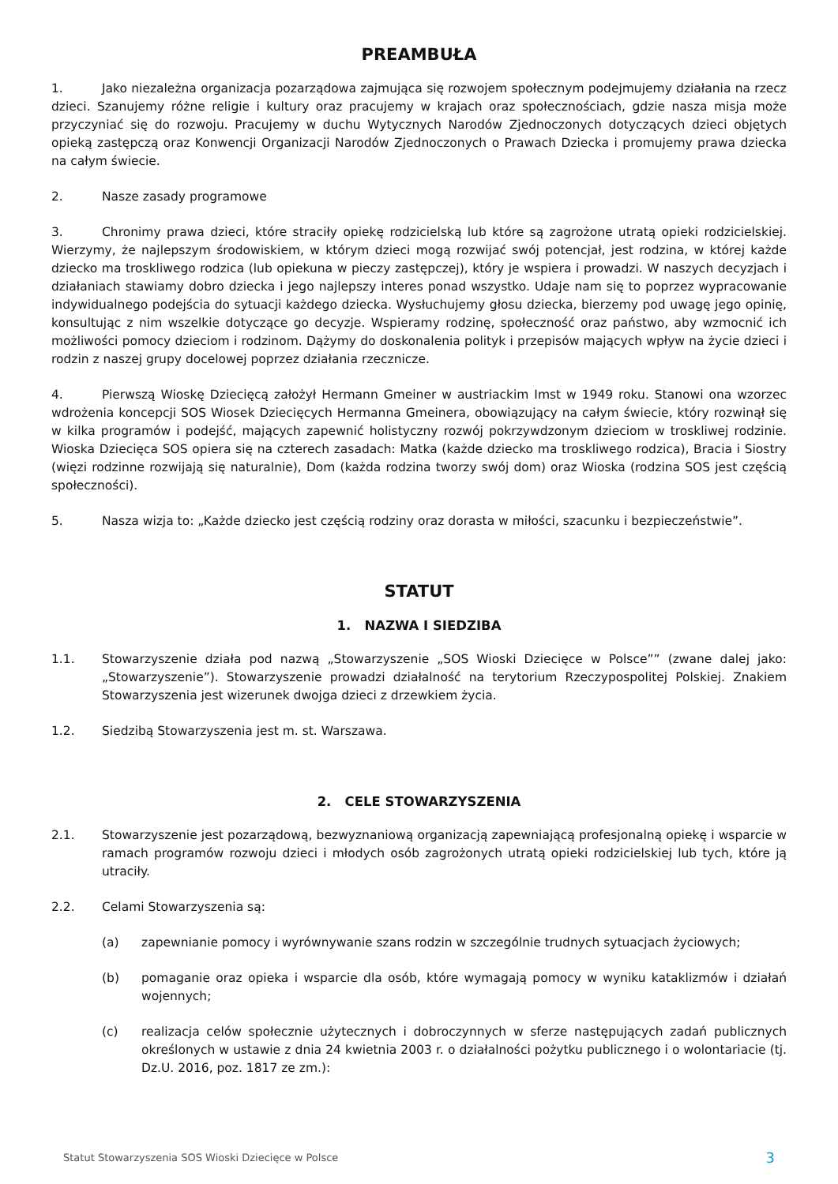PREAMBUŁA
1. Jako niezależna organizacja pozarządowa zajmująca się rozwojem społecznym podejmujemy działania na rzecz dzieci. Szanujemy różne religie i kultury oraz pracujemy w krajach oraz społecznościach, gdzie nasza misja może przyczyniać się do rozwoju. Pracujemy w duchu Wytycznych Narodów Zjednoczonych dotyczących dzieci objętych opieką zastępczą oraz Konwencji Organizacji Narodów Zjednoczonych o Prawach Dziecka i promujemy prawa dziecka na całym świecie.
2. Nasze zasady programowe
3. Chronimy prawa dzieci, które straciły opiekę rodzicielską lub które są zagrożone utratą opieki rodzicielskiej. Wierzymy, że najlepszym środowiskiem, w którym dzieci mogą rozwijać swój potencjał, jest rodzina, w której każde dziecko ma troskliwego rodzica (lub opiekuna w pieczy zastępczej), który je wspiera i prowadzi. W naszych decyzjach i działaniach stawiamy dobro dziecka i jego najlepszy interes ponad wszystko. Udaje nam się to poprzez wypracowanie indywidualnego podejścia do sytuacji każdego dziecka. Wysłuchujemy głosu dziecka, bierzemy pod uwagę jego opinię, konsultując z nim wszelkie dotyczące go decyzje. Wspieramy rodzinę, społeczność oraz państwo, aby wzmocnić ich możliwości pomocy dzieciom i rodzinom. Dążymy do doskonalenia polityk i przepisów mających wpływ na życie dzieci i rodzin z naszej grupy docelowej poprzez działania rzecznicze.
4. Pierwszą Wioskę Dziecięcą założył Hermann Gmeiner w austriackim Imst w 1949 roku. Stanowi ona wzorzec wdrożenia koncepcji SOS Wiosek Dziecięcych Hermanna Gmeinera, obowiązujący na całym świecie, który rozwinął się w kilka programów i podejść, mających zapewnić holistyczny rozwój pokrzywdzonym dzieciom w troskliwej rodzinie. Wioska Dziecięca SOS opiera się na czterech zasadach: Matka (każde dziecko ma troskliwego rodzica), Bracia i Siostry (więzi rodzinne rozwijają się naturalnie), Dom (każda rodzina tworzy swój dom) oraz Wioska (rodzina SOS jest częścią społeczności).
5. Nasza wizja to: „Każde dziecko jest częścią rodziny oraz dorasta w miłości, szacunku i bezpieczeństwie”.
STATUT
1. NAZWA I SIEDZIBA
1.1. Stowarzyszenie działa pod nazwą „Stowarzyszenie „SOS Wioski Dziecięce w Polsce”” (zwane dalej jako: „Stowarzyszenie”). Stowarzyszenie prowadzi działalność na terytorium Rzeczypospolitej Polskiej. Znakiem Stowarzyszenia jest wizerunek dwojga dzieci z drzewkiem życia.
1.2. Siedzibą Stowarzyszenia jest m. st. Warszawa.
2. CELE STOWARZYSZENIA
2.1. Stowarzyszenie jest pozarządową, bezwyznaniową organizacją zapewniającą profesjonalną opiekę i wsparcie w ramach programów rozwoju dzieci i młodych osób zagrożonych utratą opieki rodzicielskiej lub tych, które ją utraciły.
2.2. Celami Stowarzyszenia są:
(a) zapewnianie pomocy i wyrównywanie szans rodzin w szczególnie trudnych sytuacjach życiowych;
(b) pomaganie oraz opieka i wsparcie dla osób, które wymagają pomocy w wyniku kataklizmów i działań wojennych;
(c) realizacja celów społecznie użytecznych i dobroczynnych w sferze następujących zadań publicznych określonych w ustawie z dnia 24 kwietnia 2003 r. o działalności pożytku publicznego i o wolontariacie (tj. Dz.U. 2016, poz. 1817 ze zm.):
Statut Stowarzyszenia SOS Wioski Dziecięce w Polsce 3